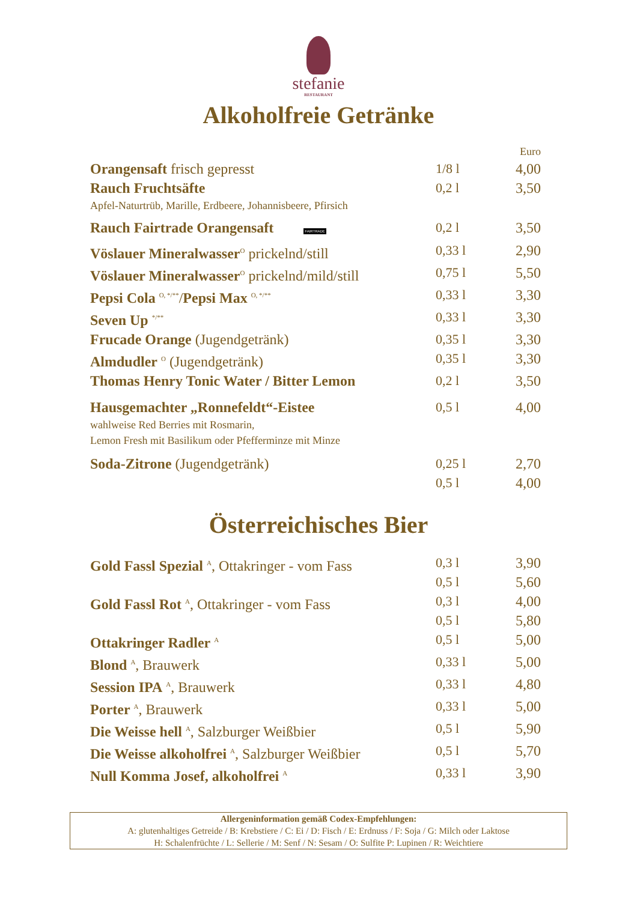stefanie
RESTAURANT
Alkoholfreie Getränke
| | | Euro |
| Orangensaft frisch gepresst | 1/8 l | 4,00 |
| Rauch Fruchtsäfte Apfel-Naturtrüb, Marille, Erdbeere, Johannisbeere, Pfirsich | 0,2 l | 3,50 |
| Rauch Fairtrade Orangensaft FAIRTRADE | 0,2 l | 3,50 |
| Vöslauer Mineralwasser<sup>O</sup> prickelnd/still | 0,33 l | 2,90 |
| Vöslauer Mineralwasser<sup>O</sup> prickelnd/mild/still | 0,75 l | 5,50 |
| Pepsi Cola <sup>O, */**</sup>/ Pepsi Max <sup>O, */**</sup> | 0,33 l | 3,30 |
| Seven Up <sup>*/**</sup> | 0,33 l | 3,30 |
| Frucade Orange (Jugendgetränk) | 0,35 l | 3,30 |
| Almdudler <sup>O</sup> (Jugendgetränk) | 0,35 l | 3,30 |
| Thomas Henry Tonic Water / Bitter Lemon | 0,2 l | 3,50 |
| Hausgemachter „Ronnefeldt“-Eistee wahlweise Red Berries mit Rosmarin, Lemon Fresh mit Basilikum oder Pfefferminze mit Minze | 0,5 l | 4,00 |
| Soda-Zitrone (Jugendgetränk) | 0,25 l 0,5 l | 2,70 4,00 |
Österreichisches Bier
| Gold Fassl Spezial <sup>A</sup>, Ottakringer - vom Fass | 0,3 l 0,5 l | 3,90 5,60 |
| Gold Fassl Rot <sup>A</sup>, Ottakringer - vom Fass | 0,3 l 0,5 l | 4,00 5,80 |
| Ottakringer Radler <sup>A</sup> | 0,5 l | 5,00 |
| Blond <sup>A</sup>, Brauwerk | 0,33 l | 5,00 |
| Session IPA <sup>A</sup>, Brauwerk | 0,33 l | 4,80 |
| Porter <sup>A</sup>, Brauwerk | 0,33 l | 5,00 |
| Die Weisse hell <sup>A</sup>, Salzburger Weißbier | 0,5 l | 5,90 |
| Die Weisse alkoholfrei <sup>A</sup>, Salzburger Weißbier | 0,5 l | 5,70 |
| Null Komma Josef, alkoholfrei <sup>A</sup> | 0,33 l | 3,90 |
Allergeninformation gemäß Codex-Empfehlungen:
A: glutenhaltiges Getreide / B: Krebstiere / C: Ei / D: Fisch / E: Erdnuss / F: Soja / G: Milch oder Laktose
H: Schalenfrüchte / L: Sellerie / M: Senf / N: Sesam / O: Sulfite P: Lupinen / R: Weichtiere